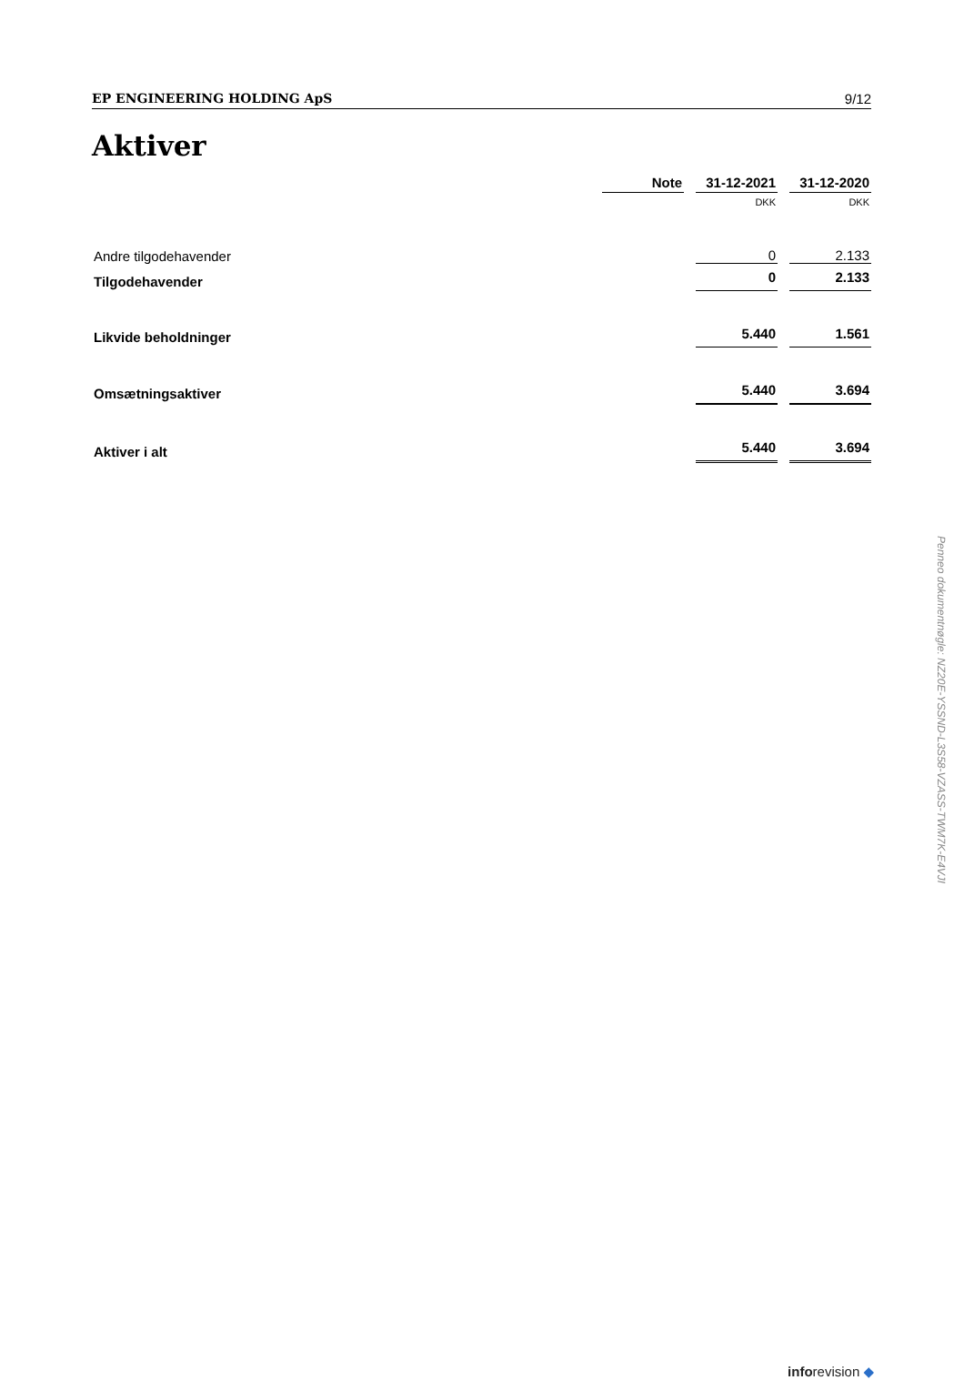EP ENGINEERING HOLDING ApS 9/12
Aktiver
| | Note | 31-12-2021 | 31-12-2020 |
| --- | --- | --- | --- |
| | | DKK | DKK |
| Andre tilgodehavender | | 0 | 2.133 |
| Tilgodehavender | | 0 | 2.133 |
| Likvide beholdninger | | 5.440 | 1.561 |
| Omsætningsaktiver | | 5.440 | 3.694 |
| Aktiver i alt | | 5.440 | 3.694 |
Penneo dokumentnøgle: NZ20E-YSSND-L3S58-VZASS-TWM7K-E4VJI
inforevision ◆